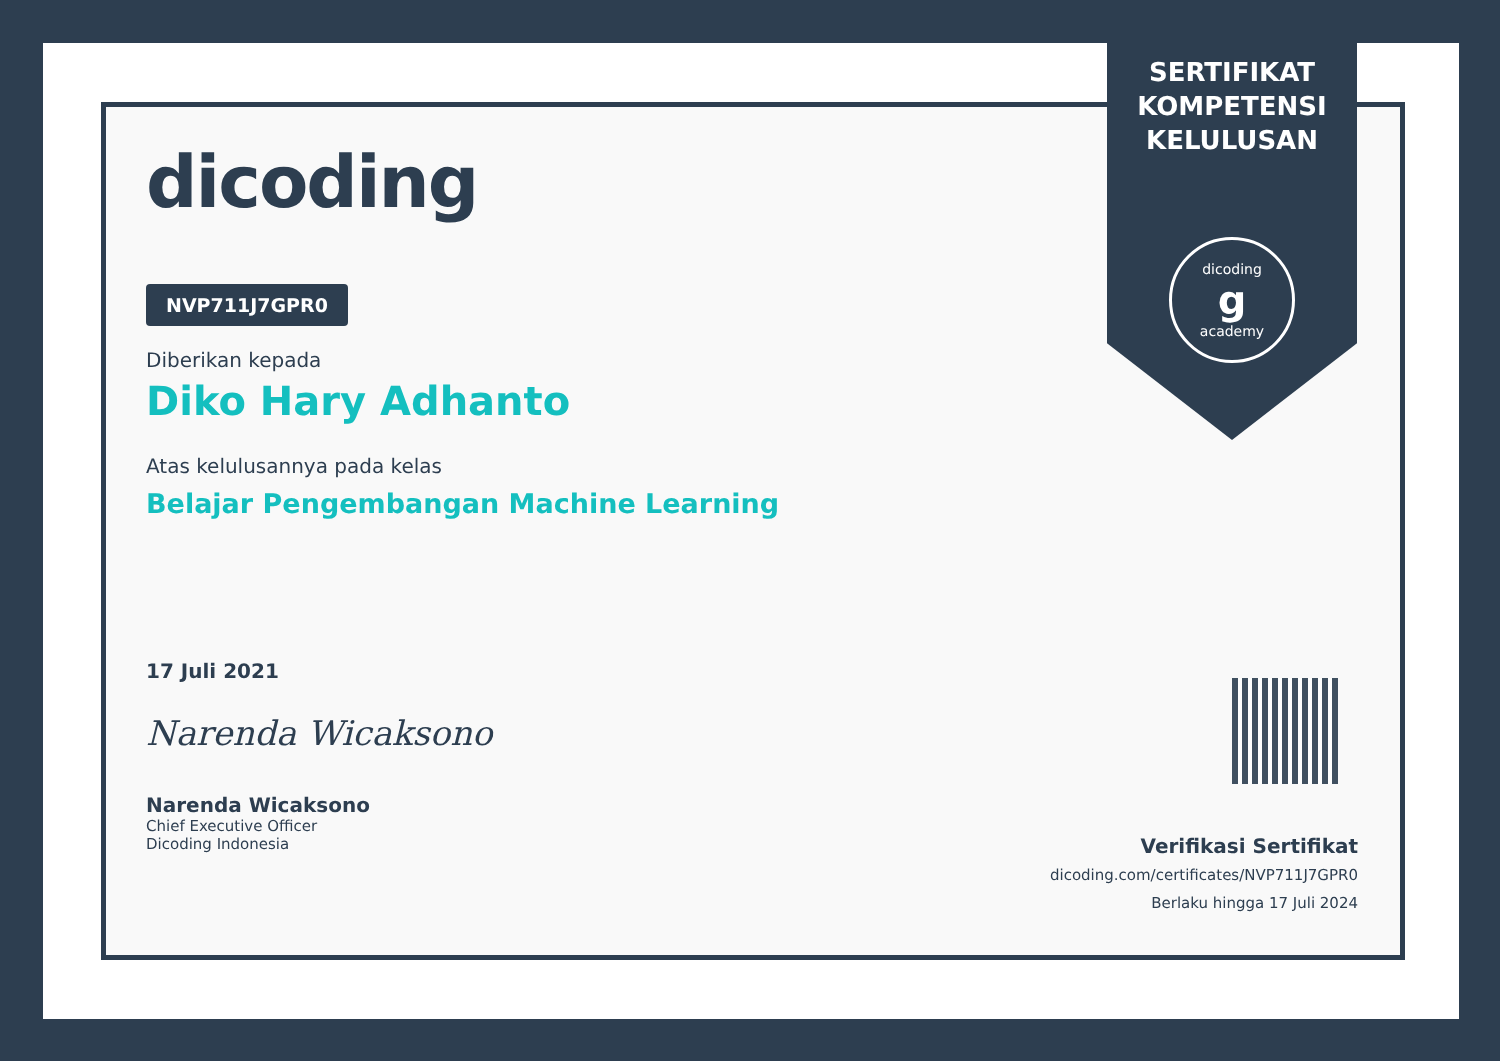SERTIFIKAT
KOMPETENSI
KELULUSAN
dicoding
g
academy
dicoding
NVP711J7GPR0
Diberikan kepada
Diko Hary Adhanto
Atas kelulusannya pada kelas
Belajar Pengembangan Machine Learning
17 Juli 2021
Narenda Wicaksono
Narenda Wicaksono
Chief Executive Officer
Dicoding Indonesia
Verifikasi Sertifikat
dicoding.com/certificates/NVP711J7GPR0
Berlaku hingga 17 Juli 2024